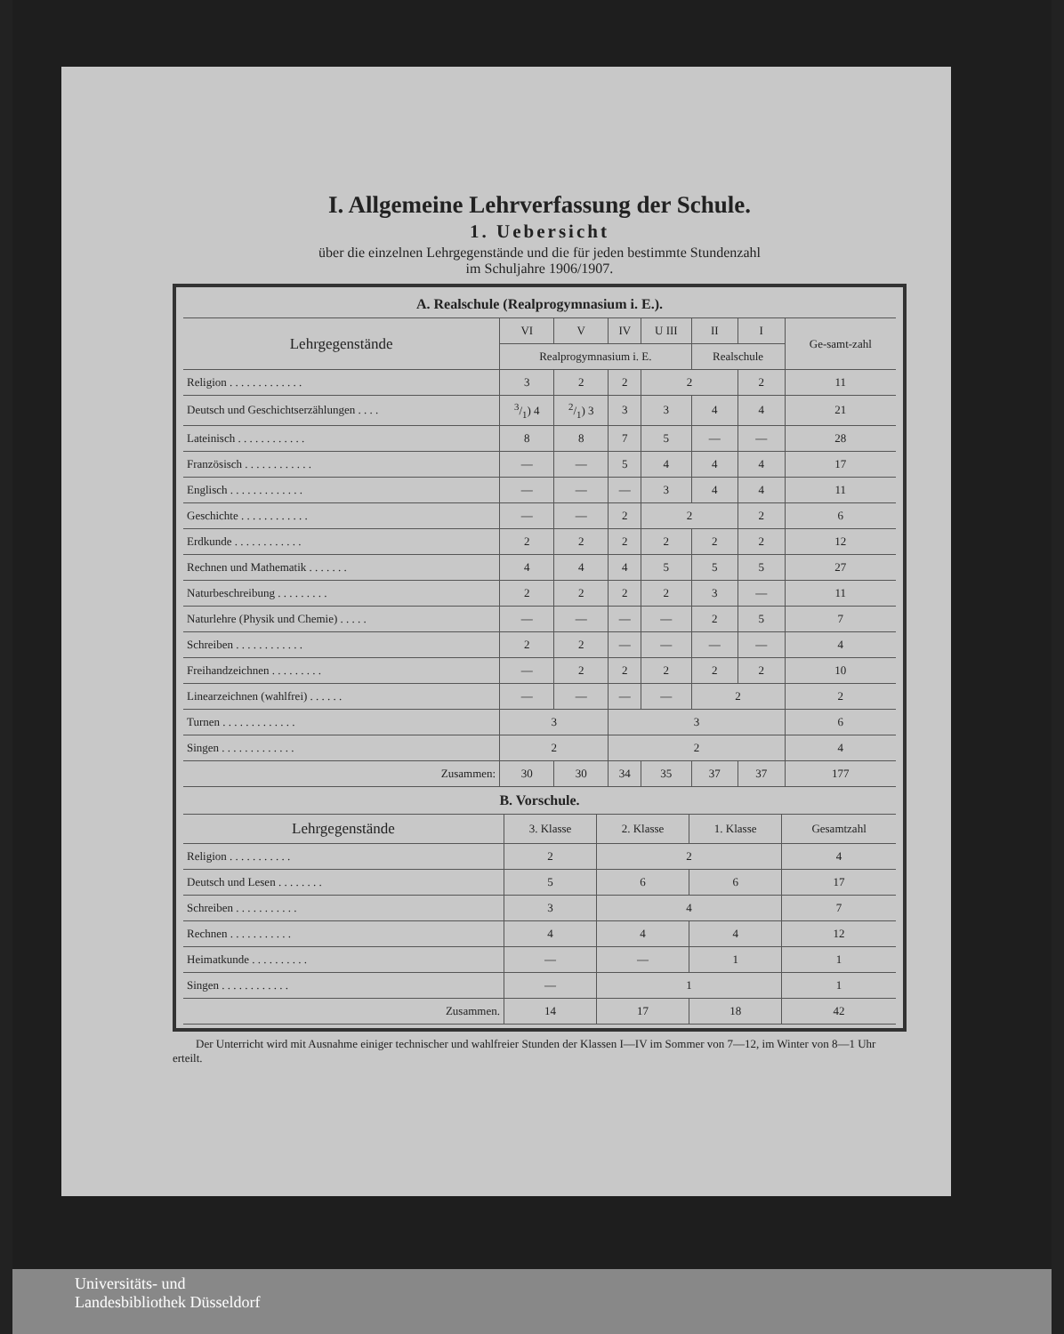I. Allgemeine Lehrverfassung der Schule.
1. Uebersicht
über die einzelnen Lehrgegenstände und die für jeden bestimmte Stundenzahl
im Schuljahre 1906/1907.
| A. Realschule (Realprogymnasium i. E.). | | | | | | | |
| --- | --- | --- | --- | --- | --- | --- | --- |
| Lehrgegenstände | VI | V | IV | U III | II | I | Ge-samt-zahl |
| | Realprogymnasium i. E. | | | | Realschule | | |
| Religion . . . . . . . . . . . . . | 3 | 2 | 2 | 2 | | 2 | 11 |
| Deutsch und Geschichtserzählungen . . . . | 3/1) 4 | 2/1) 3 | 3 | 3 | 4 | 4 | 21 |
| Lateinisch . . . . . . . . . . . . | 8 | 8 | 7 | 5 | — | — | 28 |
| Französisch . . . . . . . . . . . . | — | — | 5 | 4 | 4 | 4 | 17 |
| Englisch . . . . . . . . . . . . . | — | — | — | 3 | 4 | 4 | 11 |
| Geschichte . . . . . . . . . . . . | — | — | 2 | 2 | | 2 | 6 |
| Erdkunde . . . . . . . . . . . . | 2 | 2 | 2 | 2 | 2 | 2 | 12 |
| Rechnen und Mathematik . . . . . . . | 4 | 4 | 4 | 5 | 5 | 5 | 27 |
| Naturbeschreibung . . . . . . . . . | 2 | 2 | 2 | 2 | 3 | — | 11 |
| Naturlehre (Physik und Chemie) . . . . . | — | — | — | — | 2 | 5 | 7 |
| Schreiben . . . . . . . . . . . . | 2 | 2 | — | — | — | — | 4 |
| Freihandzeichnen . . . . . . . . . | — | 2 | 2 | 2 | 2 | 2 | 10 |
| Linearzeichnen (wahlfrei) . . . . . . | — | — | — | — | 2 | | 2 |
| Turnen . . . . . . . . . . . . . | 3 | | 3 | | | | 6 |
| Singen . . . . . . . . . . . . . | 2 | | 2 | | | | 4 |
| Zusammen: | 30 | 30 | 34 | 35 | 37 | 37 | 177 |
| B. Vorschule. | | | | |
| --- | --- | --- | --- | --- |
| Lehrgegenstände | 3. Klasse | 2. Klasse | 1. Klasse | Gesamtzahl |
| Religion . . . . . . . . . . . | 2 | 2 | | 4 |
| Deutsch und Lesen . . . . . . . . | 5 | 6 | 6 | 17 |
| Schreiben . . . . . . . . . . . | 3 | 4 | | 7 |
| Rechnen . . . . . . . . . . . | 4 | 4 | 4 | 12 |
| Heimatkunde . . . . . . . . . . | — | — | 1 | 1 |
| Singen . . . . . . . . . . . . | — | 1 | | 1 |
| Zusammen. | 14 | 17 | 18 | 42 |
  Der Unterricht wird mit Ausnahme einiger technischer und wahlfreier Stunden der Klassen I—IV im Sommer von 7—12, im Winter von 8—1 Uhr erteilt.
Universitäts- und
Landesbibliothek Düsseldorf